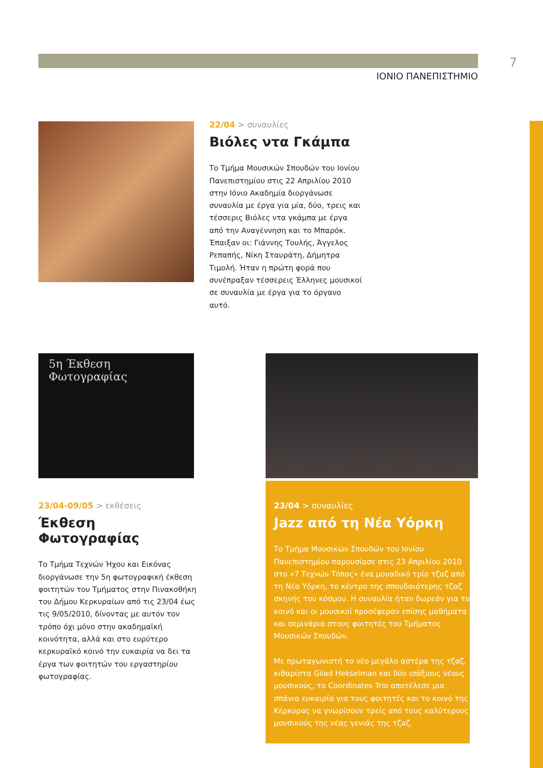7
ΙΟΝΙΟ ΠΑΝΕΠΙΣΤΗΜΙΟ
22/04 > συναυλίες
Βιόλες ντα Γκάμπα
Το Τμήμα Μουσικών Σπουδών του Ιονίου Πανεπιστημίου στις 22 Απριλίου 2010 στην Ιόνιο Ακαδημία διοργάνωσε συναυλία με έργα για μία, δύο, τρεις και τέσσερις Βιόλες ντα γκάμπα με έργα από την Αναγέννηση και το Μπαρόκ. Έπαιξαν οι: Γιάννης Τουλής, Άγγελος Ρεπαπής, Νίκη Σταυράτη, Δήμητρα Τιμολή. Ήταν η πρώτη φορά που συνέπραξαν τέσσερεις Έλληνες μουσικοί σε συναυλία με έργα για το όργανο αυτό.
5η Έκθεση Φωτογραφίας
23/04-09/05 > εκθέσεις
Έκθεση Φωτογραφίας
Το Τμήμα Τεχνών Ήχου και Εικόνας διοργάνωσε την 5η φωτογραφική έκθεση φοιτητών του Τμήματος στην Πινακοθήκη του Δήμου Κερκυραίων από τις 23/04 έως τις 9/05/2010, δίνοντας με αυτόν τον τρόπο όχι μόνο στην ακαδημαϊκή κοινότητα, αλλά και στο ευρύτερο κερκυραϊκό κοινό την ευκαιρία να δει τα έργα των φοιτητών του εργαστηρίου φωτογραφίας.
23/04 > συναυλίες
Jazz από τη Νέα Υόρκη
Το Τμήμα Μουσικών Σπουδών του Ιονίου Πανεπιστημίου παρουσίασε στις 23 Απριλίου 2010 στο «7 Τεχνών Τόπος» ένα μοναδικό τρίο τζαζ από τη Νέα Υόρκη, το κέντρο της σπουδαιότερης τζαζ σκηνής του κόσμου. Η συναυλία ήταν δωρεάν για το κοινό και οι μουσικοί προσέφεραν επίσης μαθήματα και σεμινάρια στους φοιτητές του Τμήματος Μουσικών Σπουδών.
Με πρωταγωνιστή το νέο μεγάλο αστέρα της τζαζ, κιθαρίστα Gilad Hekselman και δύο ισάξιους νέους μουσικούς, το Coordinates Trio αποτέλεσε μια σπάνια ευκαιρία για τους φοιτητές και το κοινό της Κέρκυρας να γνωρίσουν τρείς από τους καλύτερους μουσικούς της νέας γενιάς της τζαζ.